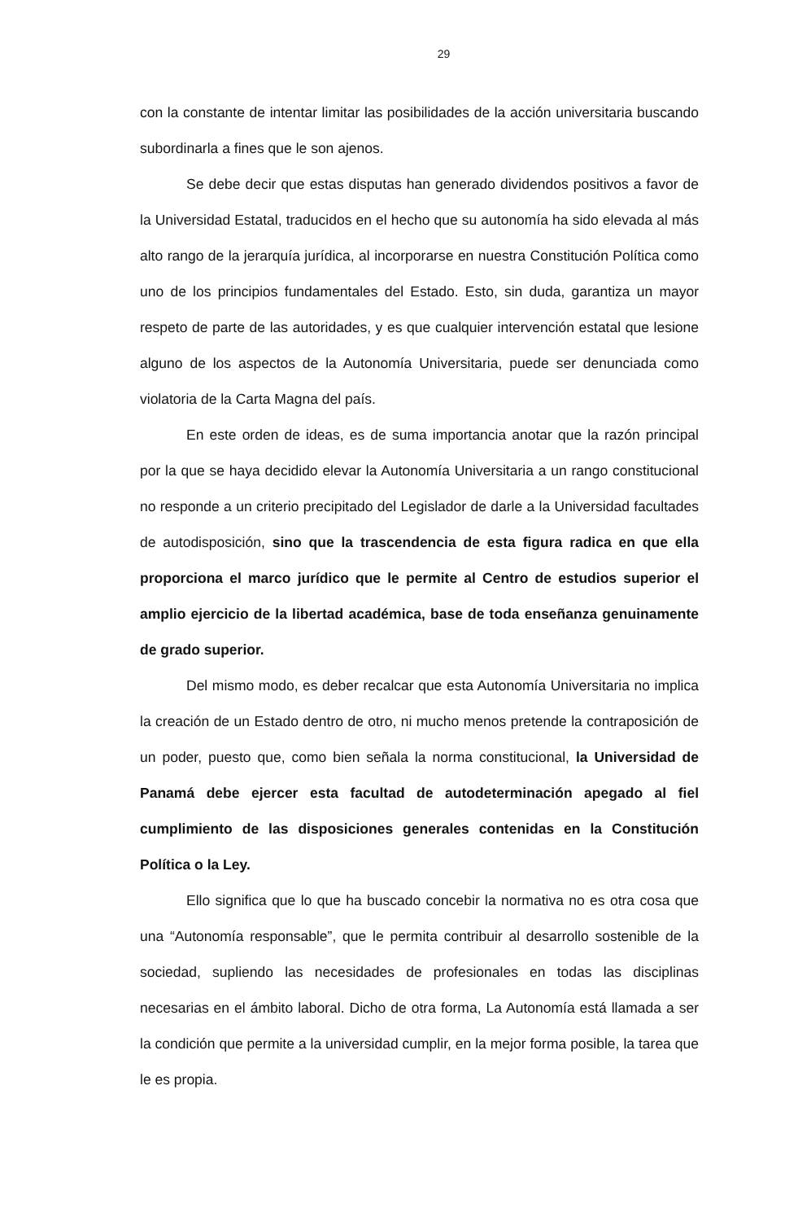29
con la constante de intentar limitar las posibilidades de la acción universitaria buscando subordinarla a fines que le son ajenos.
Se debe decir que estas disputas han generado dividendos positivos a favor de la Universidad Estatal, traducidos en el hecho que su autonomía ha sido elevada al más alto rango de la jerarquía jurídica, al incorporarse en nuestra Constitución Política como uno de los principios fundamentales del Estado. Esto, sin duda, garantiza un mayor respeto de parte de las autoridades, y es que cualquier intervención estatal que lesione alguno de los aspectos de la Autonomía Universitaria, puede ser denunciada como violatoria de la Carta Magna del país.
En este orden de ideas, es de suma importancia anotar que la razón principal por la que se haya decidido elevar la Autonomía Universitaria a un rango constitucional no responde a un criterio precipitado del Legislador de darle a la Universidad facultades de autodisposición, sino que la trascendencia de esta figura radica en que ella proporciona el marco jurídico que le permite al Centro de estudios superior el amplio ejercicio de la libertad académica, base de toda enseñanza genuinamente de grado superior.
Del mismo modo, es deber recalcar que esta Autonomía Universitaria no implica la creación de un Estado dentro de otro, ni mucho menos pretende la contraposición de un poder, puesto que, como bien señala la norma constitucional, la Universidad de Panamá debe ejercer esta facultad de autodeterminación apegado al fiel cumplimiento de las disposiciones generales contenidas en la Constitución Política o la Ley.
Ello significa que lo que ha buscado concebir la normativa no es otra cosa que una “Autonomía responsable”, que le permita contribuir al desarrollo sostenible de la sociedad, supliendo las necesidades de profesionales en todas las disciplinas necesarias en el ámbito laboral. Dicho de otra forma, La Autonomía está llamada a ser la condición que permite a la universidad cumplir, en la mejor forma posible, la tarea que le es propia.